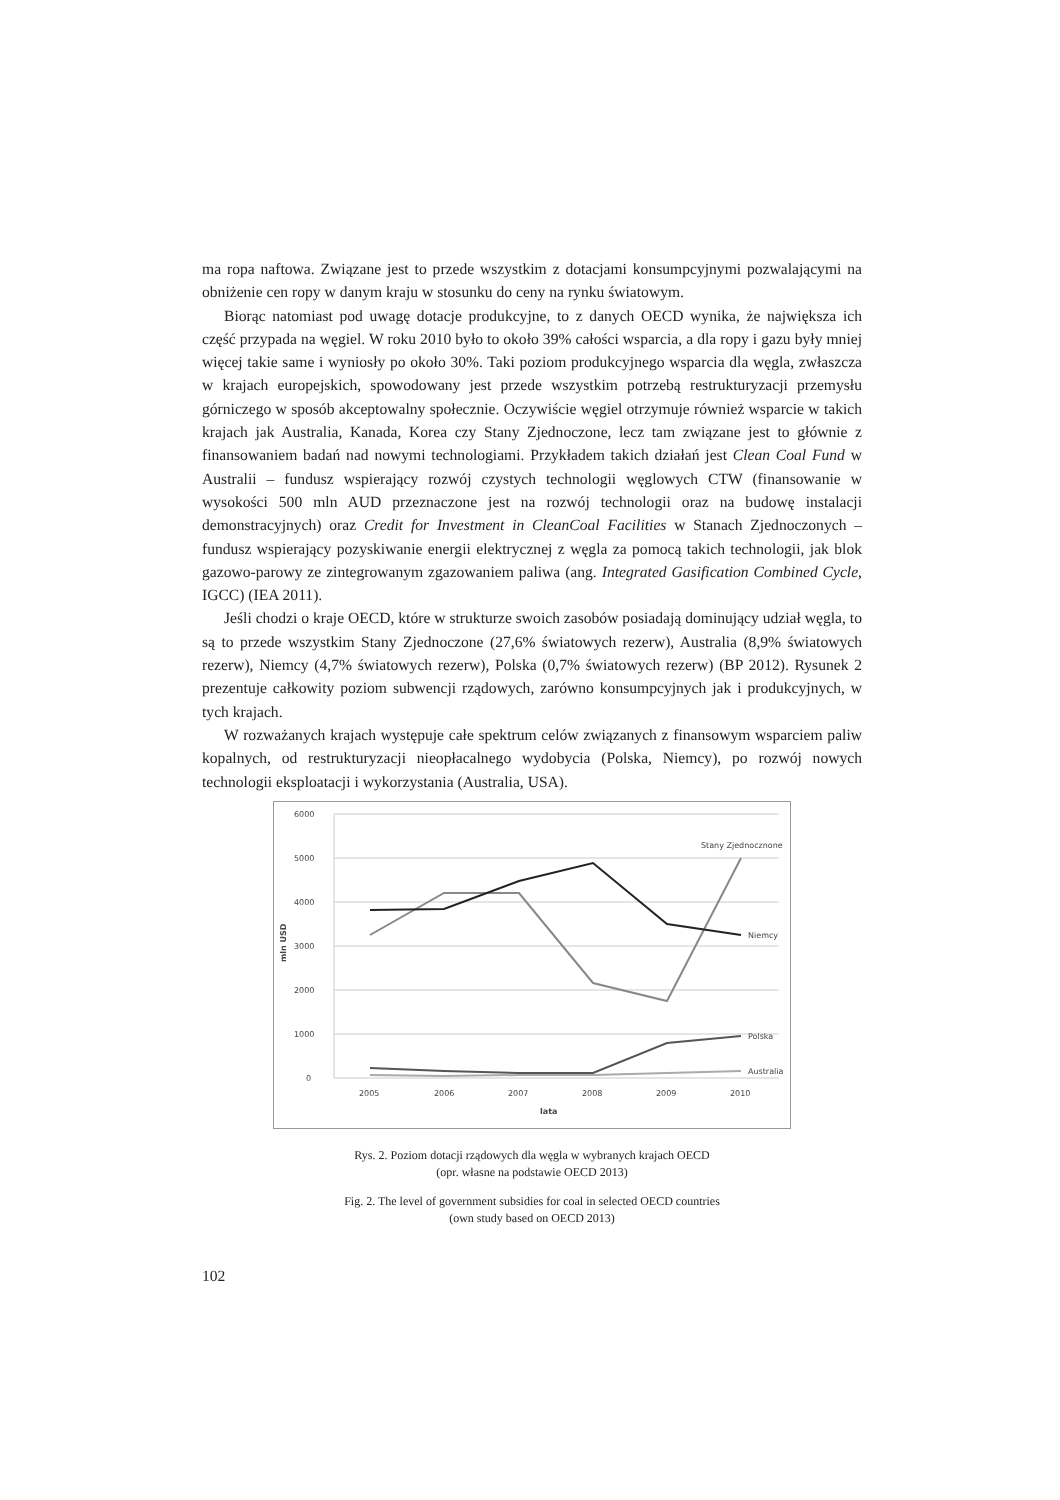ma ropa naftowa. Związane jest to przede wszystkim z dotacjami konsumpcyjnymi pozwalającymi na obniżenie cen ropy w danym kraju w stosunku do ceny na rynku światowym.
Biorąc natomiast pod uwagę dotacje produkcyjne, to z danych OECD wynika, że największa ich część przypada na węgiel. W roku 2010 było to około 39% całości wsparcia, a dla ropy i gazu były mniej więcej takie same i wyniosły po około 30%. Taki poziom produkcyjnego wsparcia dla węgla, zwłaszcza w krajach europejskich, spowodowany jest przede wszystkim potrzebą restrukturyzacji przemysłu górniczego w sposób akceptowalny społecznie. Oczywiście węgiel otrzymuje również wsparcie w takich krajach jak Australia, Kanada, Korea czy Stany Zjednoczone, lecz tam związane jest to głównie z finansowaniem badań nad nowymi technologiami. Przykładem takich działań jest Clean Coal Fund w Australii – fundusz wspierający rozwój czystych technologii węglowych CTW (finansowanie w wysokości 500 mln AUD przeznaczone jest na rozwój technologii oraz na budowę instalacji demonstracyjnych) oraz Credit for Investment in CleanCoal Facilities w Stanach Zjednoczonych – fundusz wspierający pozyskiwanie energii elektrycznej z węgla za pomocą takich technologii, jak blok gazowo-parowy ze zintegrowanym zgazowaniem paliwa (ang. Integrated Gasification Combined Cycle, IGCC) (IEA 2011).
Jeśli chodzi o kraje OECD, które w strukturze swoich zasobów posiadają dominujący udział węgla, to są to przede wszystkim Stany Zjednoczone (27,6% światowych rezerw), Australia (8,9% światowych rezerw), Niemcy (4,7% światowych rezerw), Polska (0,7% światowych rezerw) (BP 2012). Rysunek 2 prezentuje całkowity poziom subwencji rządowych, zarówno konsumpcyjnych jak i produkcyjnych, w tych krajach.
W rozważanych krajach występuje całe spektrum celów związanych z finansowym wsparciem paliw kopalnych, od restrukturyzacji nieopłacalnego wydobycia (Polska, Niemcy), po rozwój nowych technologii eksploatacji i wykorzystania (Australia, USA).
6000
5000
4000
3000
2000
1000
0
mln USD
2005
2006
2007
2008
2009
2010
lata
Stany Zjednocznone
Niemcy
Polska
Australia
Rys. 2. Poziom dotacji rządowych dla węgla w wybranych krajach OECD
(opr. własne na podstawie OECD 2013)
Fig. 2. The level of government subsidies for coal in selected OECD countries
(own study based on OECD 2013)
102